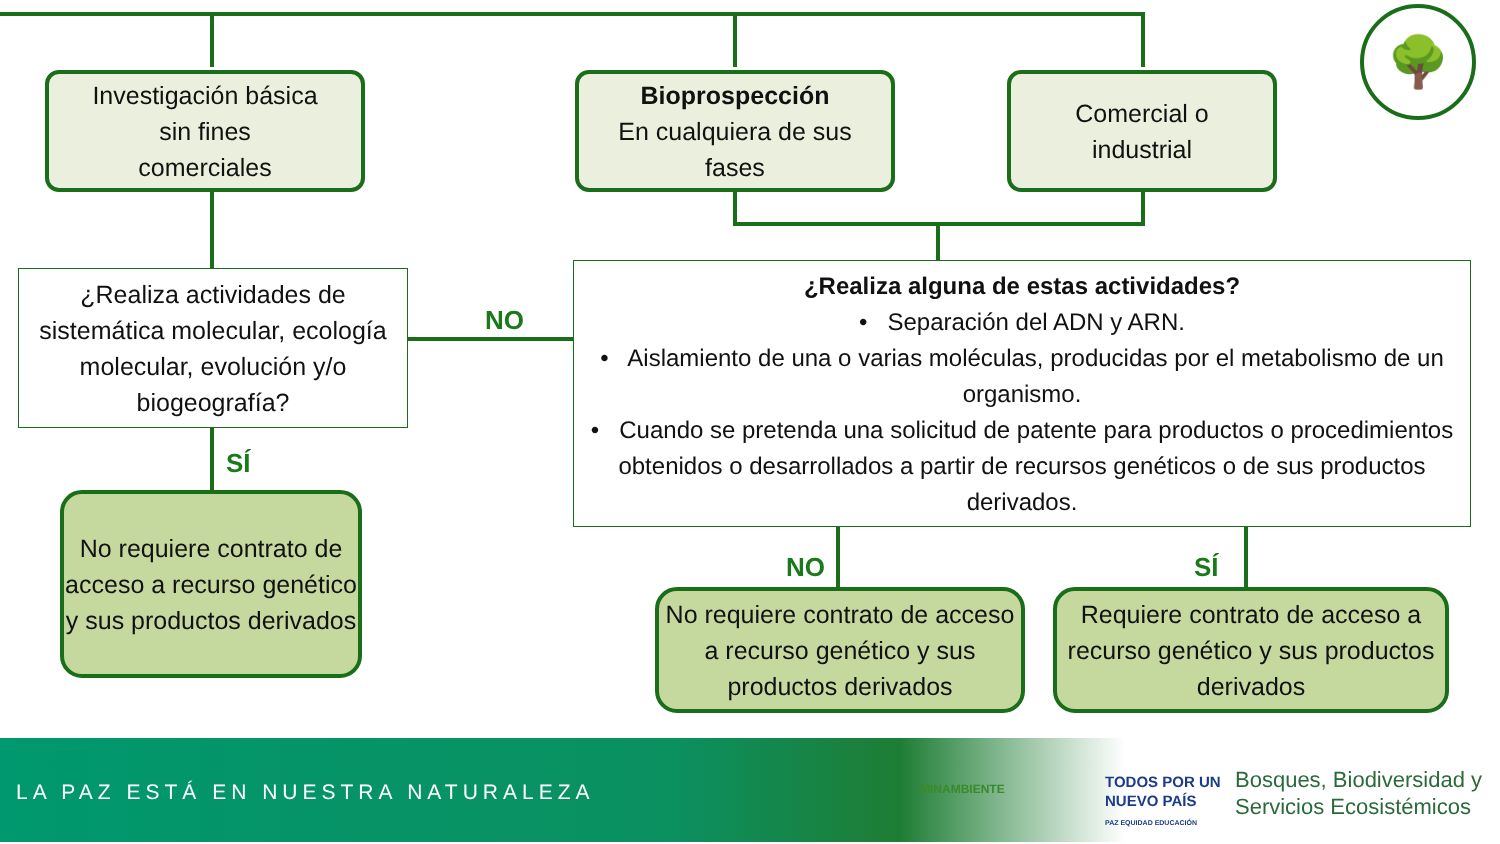Investigación básica
sin fines
comerciales
Bioprospección
En cualquiera de sus
fases
Comercial o
industrial
¿Realiza actividades de sistemática molecular, ecología molecular, evolución y/o biogeografía?
NO
¿Realiza alguna de estas actividades?
• Separación del ADN y ARN.
• Aislamiento de una o varias moléculas, producidas por el metabolismo de un organismo.
• Cuando se pretenda una solicitud de patente para productos o procedimientos obtenidos o desarrollados a partir de recursos genéticos o de sus productos derivados.
SÍ
No requiere contrato de acceso a recurso genético y sus productos derivados
NO SÍ
No requiere contrato de acceso a recurso genético y sus productos derivados
Requiere contrato de acceso a recurso genético y sus productos derivados
🌳
LA PAZ ESTÁ EN NUESTRA NATURALEZA
MINAMBIENTE
TODOS POR UN
NUEVO PAÍS
PAZ EQUIDAD EDUCACIÓN
Bosques, Biodiversidad y
Servicios Ecosistémicos